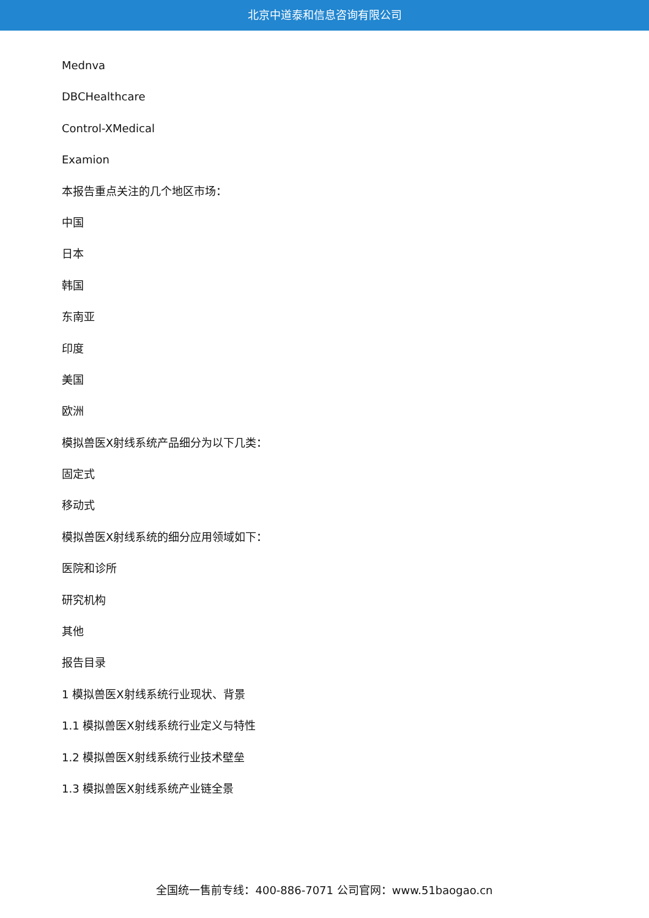北京中道泰和信息咨询有限公司
Mednva
DBCHealthcare
Control-XMedical
Examion
本报告重点关注的几个地区市场：
中国
日本
韩国
东南亚
印度
美国
欧洲
模拟兽医X射线系统产品细分为以下几类：
固定式
移动式
模拟兽医X射线系统的细分应用领域如下：
医院和诊所
研究机构
其他
报告目录
1 模拟兽医X射线系统行业现状、背景
1.1 模拟兽医X射线系统行业定义与特性
1.2 模拟兽医X射线系统行业技术壁垒
1.3 模拟兽医X射线系统产业链全景
全国统一售前专线：400-886-7071 公司官网：www.51baogao.cn